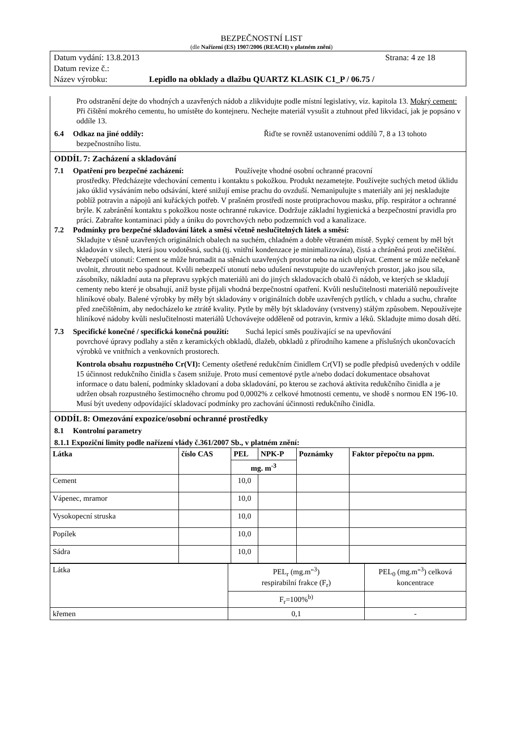BEZPEČNOSTNÍ LIST
(dle Nařízení (ES) 1907/2006 (REACH) v platném znění)
Datum vydání: 13.8.2013 Strana: 4 ze 18
Datum revize č.:
Název výrobku: Lepidlo na obklady a dlažbu QUARTZ KLASIK C1_P / 06.75 /
Pro odstranění dejte do vhodných a uzavřených nádob a zlikvidujte podle místní legislativy, viz. kapitola 13. Mokrý cement: Při čištění mokrého cementu, ho umístěte do kontejneru. Nechejte materiál vysušit a ztuhnout před likvidací, jak je popsáno v oddíle 13.
6.4 Odkaz na jiné oddíly: Řiďte se rovněž ustanoveními oddílů 7, 8 a 13 tohoto
bezpečnostního listu.
ODDÍL 7: Zacházení a skladování
7.1 Opatření pro bezpečné zacházení: Používejte vhodné osobní ochranné pracovní
prostředky. Předcházejte vdechování cementu i kontaktu s pokožkou. Produkt nezametejte. Používejte suchých metod úklidu jako úklid vysáváním nebo odsávání, které snižují emise prachu do ovzduší. Nemanipulujte s materiály ani jej neskladujte poblíž potravin a nápojů ani kuřáckých potřeb. V prašném prostředí noste protiprachovou masku, příp. respirátor a ochranné brýle. K zabránění kontaktu s pokožkou noste ochranné rukavice. Dodržuje základní hygienická a bezpečnostní pravidla pro práci. Zabraňte kontaminaci půdy a úniku do povrchových nebo podzemních vod a kanalizace.
7.2 Podmínky pro bezpečné skladování látek a směsí včetně neslučitelných látek a směsí:
Skladujte v těsně uzavřených originálních obalech na suchém, chladném a dobře větraném místě. Sypký cement by měl být skladován v silech, která jsou vodotěsná, suchá (tj. vnitřní kondenzace je minimalizována), čistá a chráněná proti znečištění. Nebezpečí utonutí: Cement se může hromadit na stěnách uzavřených prostor nebo na nich ulpívat. Cement se může nečekaně uvolnit, zhroutit nebo spadnout. Kvůli nebezpečí utonutí nebo udušení nevstupujte do uzavřených prostor, jako jsou sila, zásobníky, nákladní auta na přepravu sypkých materiálů ani do jiných skladovacích obalů či nádob, ve kterých se skladují cementy nebo které je obsahují, aniž byste přijali vhodná bezpečnostní opatření. Kvůli neslučitelnosti materiálů nepoužívejte hliníkové obaly. Balené výrobky by měly být skladovány v originálních dobře uzavřených pytlích, v chladu a suchu, chraňte před znečištěním, aby nedocházelo ke ztrátě kvality. Pytle by měly být skladovány (vrstveny) stálým způsobem. Nepoužívejte hliníkové nádoby kvůli neslučitelnosti materiálů Uchovávejte odděleně od potravin, krmiv a léků. Skladujte mimo dosah dětí.
7.3 Specifické konečné / specifická konečná použití: Suchá lepicí směs používající se na upevňování
povrchové úpravy podlahy a stěn z keramických obkladů, dlažeb, obkladů z přírodního kamene a příslušných ukončovacích výrobků ve vnitřních a venkovních prostorech.
Kontrola obsahu rozpustného Cr(VI): Cementy ošetřené redukčním činidlem Cr(VI) se podle předpisů uvedených v oddíle 15 účinnost redukčního činidla s časem snižuje. Proto musí cementové pytle a/nebo dodací dokumentace obsahovat informace o datu balení, podmínky skladovaní a doba skladování, po kterou se zachová aktivita redukčního činidla a je udržen obsah rozpustného šestimocného chromu pod 0,0002% z celkové hmotnosti cementu, ve shodě s normou EN 196-10. Musí být uvedeny odpovídající skladovací podmínky pro zachování účinnosti redukčního činidla.
ODDÍL 8: Omezování expozice/osobní ochranné prostředky
8.1 Kontrolní parametry
8.1.1 Expoziční limity podle nařízení vlády č.361/2007 Sb., v platném znění:
| Látka | číslo CAS | PEL | NPK-P | Poznámky | Faktor přepočtu na ppm. |
| --- | --- | --- | --- | --- | --- |
| | | mg. m<sup>-3</sup> | | | |
| Cement | | 10,0 | | | |
| Vápenec, mramor | | 10,0 | | | |
| Vysokopecní struska | | 10,0 | | | |
| Popílek | | 10,0 | | | |
| Sádra | | 10,0 | | | |
| Látka | PEL<sub>r</sub> (mg.m"<sup>3</sup>) respirabilní frakce (F<sub>r</sub>) | PEL<sub>0</sub> (mg.m"<sup>3</sup>) celková koncentrace |
| | F<sub>r</sub>=100%<sup>b)</sup> | |
| křemen | 0,1 | - |